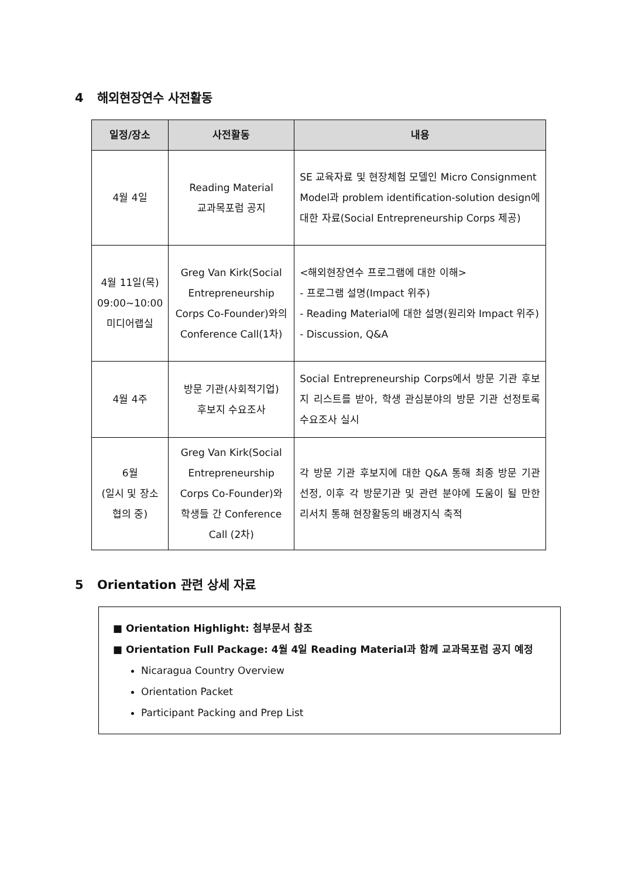4 해외현장연수 사전활동
| 일정/장소 | 사전활동 | 내용 |
| --- | --- | --- |
| 4월 4일 | Reading Material 교과목포럼 공지 | SE 교육자료 및 현장체험 모델인 Micro Consignment Model과 problem identification-solution design에 대한 자료(Social Entrepreneurship Corps 제공) |
| 4월 11일(목) 09:00~10:00 미디어랩실 | Greg Van Kirk(Social Entrepreneurship Corps Co-Founder)와의 Conference Call(1차) | <해외현장연수 프로그램에 대한 이해> - 프로그램 설명(Impact 위주) - Reading Material에 대한 설명(원리와 Impact 위주) - Discussion, Q&A |
| 4월 4주 | 방문 기관(사회적기업) 후보지 수요조사 | Social Entrepreneurship Corps에서 방문 기관 후보지 리스트를 받아, 학생 관심분야의 방문 기관 선정토록 수요조사 실시 |
| 6월 (일시 및 장소 협의 중) | Greg Van Kirk(Social Entrepreneurship Corps Co-Founder)와 학생들 간 Conference Call (2차) | 각 방문 기관 후보지에 대한 Q&A 통해 최종 방문 기관 선정, 이후 각 방문기관 및 관련 분야에 도움이 될 만한 리서치 통해 현장활동의 배경지식 축적 |
5 Orientation 관련 상세 자료
■ Orientation Highlight: 첨부문서 참조
■ Orientation Full Package: 4월 4일 Reading Material과 함께 교과목포럼 공지 예정
Nicaragua Country Overview
Orientation Packet
Participant Packing and Prep List